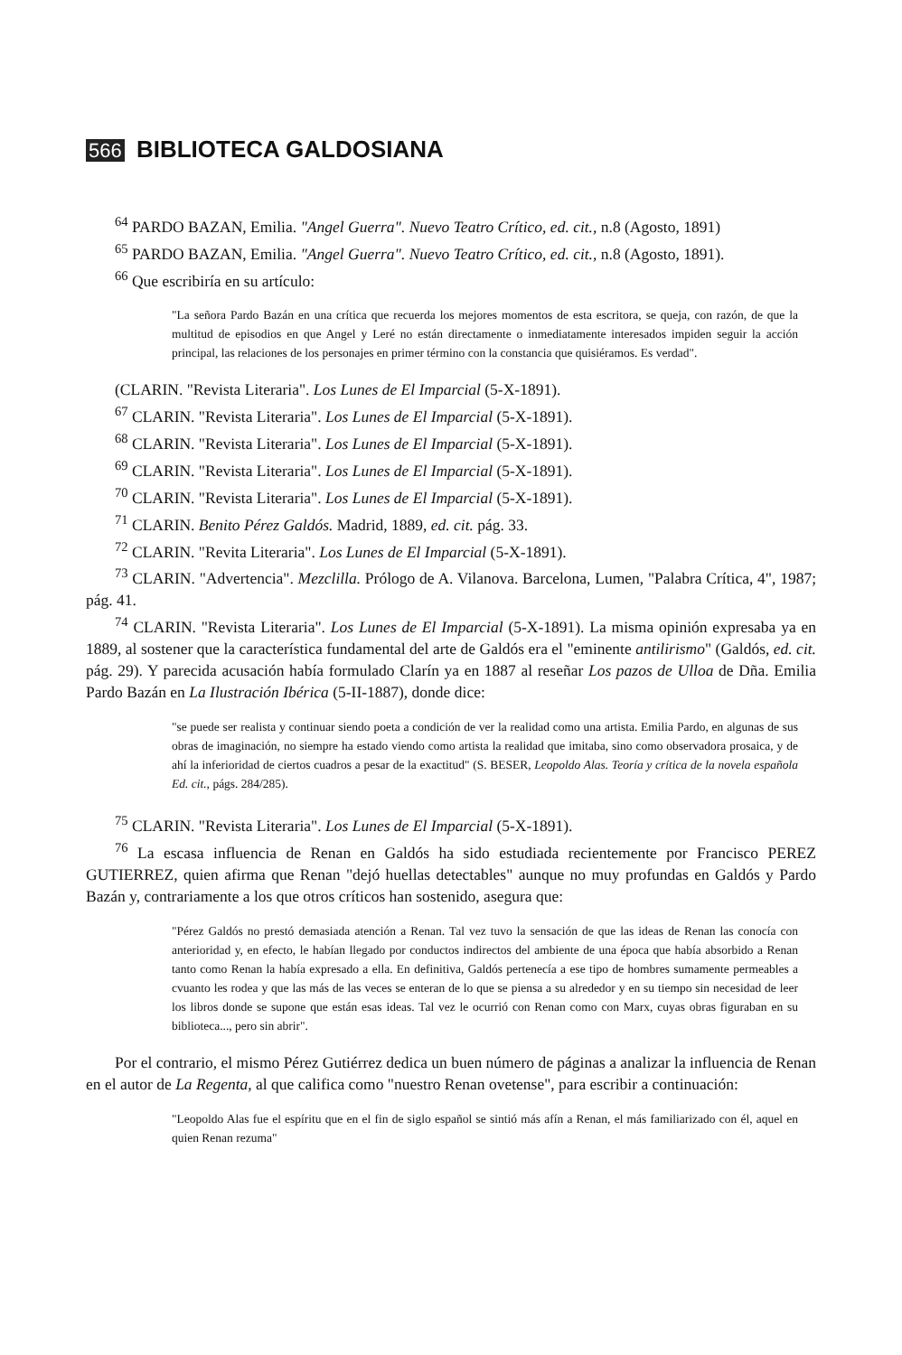566 BIBLIOTECA GALDOSIANA
<sup>64</sup> PARDO BAZAN, Emilia. "Angel Guerra". Nuevo Teatro Crítico, ed. cit., n.8 (Agosto, 1891)
<sup>65</sup> PARDO BAZAN, Emilia. "Angel Guerra". Nuevo Teatro Crítico, ed. cit., n.8 (Agosto, 1891).
<sup>66</sup> Que escribiría en su artículo:
"La señora Pardo Bazán en una crítica que recuerda los mejores momentos de esta escritora, se queja, con razón, de que la multitud de episodios en que Angel y Leré no están directamente o inmediatamente interesados impiden seguir la acción principal, las relaciones de los personajes en primer término con la constancia que quisiéramos. Es verdad".
(CLARIN. "Revista Literaria". Los Lunes de El Imparcial (5-X-1891).
<sup>67</sup> CLARIN. "Revista Literaria". Los Lunes de El Imparcial (5-X-1891).
<sup>68</sup> CLARIN. "Revista Literaria". Los Lunes de El Imparcial (5-X-1891).
<sup>69</sup> CLARIN. "Revista Literaria". Los Lunes de El Imparcial (5-X-1891).
<sup>70</sup> CLARIN. "Revista Literaria". Los Lunes de El Imparcial (5-X-1891).
<sup>71</sup> CLARIN. Benito Pérez Galdós. Madrid, 1889, ed. cit. pág. 33.
<sup>72</sup> CLARIN. "Revita Literaria". Los Lunes de El Imparcial (5-X-1891).
<sup>73</sup> CLARIN. "Advertencia". Mezclilla. Prólogo de A. Vilanova. Barcelona, Lumen, "Palabra Crítica, 4", 1987; pág. 41.
<sup>74</sup> CLARIN. "Revista Literaria". Los Lunes de El Imparcial (5-X-1891). La misma opinión expresaba ya en 1889, al sostener que la característica fundamental del arte de Galdós era el "eminente antilirismo" (Galdós, ed. cit. pág. 29). Y parecida acusación había formulado Clarín ya en 1887 al reseñar Los pazos de Ulloa de Dña. Emilia Pardo Bazán en La Ilustración Ibérica (5-II-1887), donde dice:
"se puede ser realista y continuar siendo poeta a condición de ver la realidad como una artista. Emilia Pardo, en algunas de sus obras de imaginación, no siempre ha estado viendo como artista la realidad que imitaba, sino como observadora prosaica, y de ahí la inferioridad de ciertos cuadros a pesar de la exactitud" (S. BESER, Leopoldo Alas. Teoría y crítica de la novela española Ed. cit., págs. 284/285).
<sup>75</sup> CLARIN. "Revista Literaria". Los Lunes de El Imparcial (5-X-1891).
<sup>76</sup> La escasa influencia de Renan en Galdós ha sido estudiada recientemente por Francisco PEREZ GUTIERREZ, quien afirma que Renan "dejó huellas detectables" aunque no muy profundas en Galdós y Pardo Bazán y, contrariamente a los que otros críticos han sostenido, asegura que:
"Pérez Galdós no prestó demasiada atención a Renan. Tal vez tuvo la sensación de que las ideas de Renan las conocía con anterioridad y, en efecto, le habían llegado por conductos indirectos del ambiente de una época que había absorbido a Renan tanto como Renan la había expresado a ella. En definitiva, Galdós pertenecía a ese tipo de hombres sumamente permeables a cvuanto les rodea y que las más de las veces se enteran de lo que se piensa a su alrededor y en su tiempo sin necesidad de leer los libros donde se supone que están esas ideas. Tal vez le ocurrió con Renan como con Marx, cuyas obras figuraban en su biblioteca..., pero sin abrir".
Por el contrario, el mismo Pérez Gutiérrez dedica un buen número de páginas a analizar la influencia de Renan en el autor de La Regenta, al que califica como "nuestro Renan ovetense", para escribir a continuación:
"Leopoldo Alas fue el espíritu que en el fin de siglo español se sintió más afín a Renan, el más familiarizado con él, aquel en quien Renan rezuma"